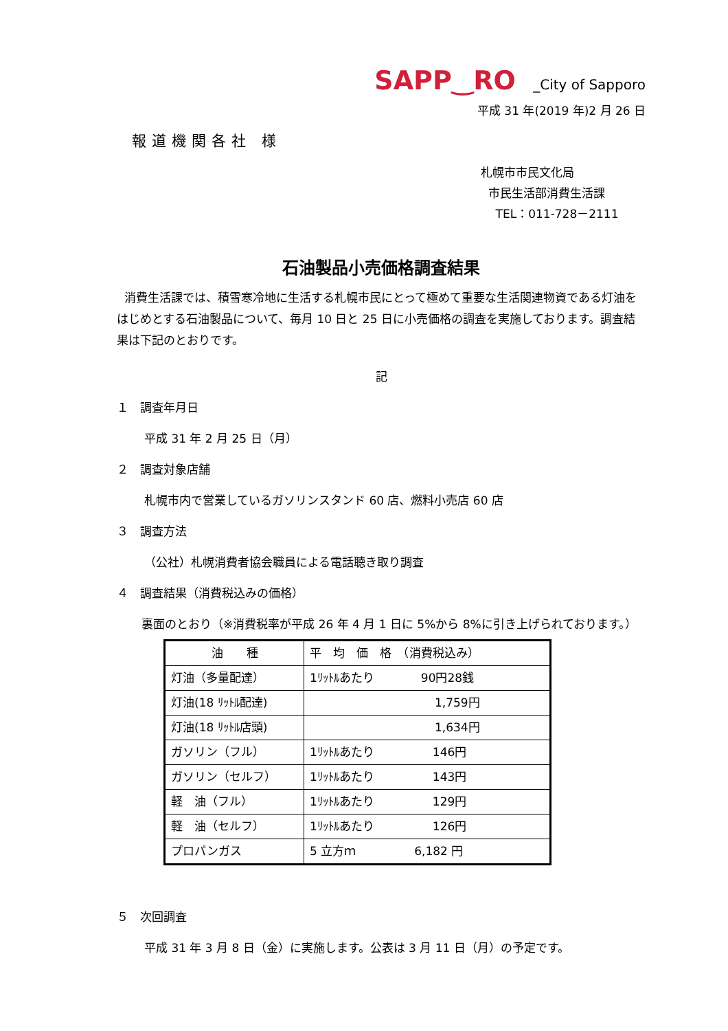SAPP‿RO _City of Sapporo
平成 31 年(2019 年)2 月 26 日
報道機関各社 様
札幌市市民文化局
市民生活部消費生活課
TEL：011-728－2111
石油製品小売価格調査結果
消費生活課では、積雪寒冷地に生活する札幌市民にとって極めて重要な生活関連物資である灯油をはじめとする石油製品について、毎月 10 日と 25 日に小売価格の調査を実施しております。調査結果は下記のとおりです。
記
１　調査年月日
平成 31 年 2 月 25 日（月）
２　調査対象店舗
札幌市内で営業しているガソリンスタンド 60 店、燃料小売店 60 店
３　調査方法
（公社）札幌消費者協会職員による電話聴き取り調査
４　調査結果（消費税込みの価格）
裏面のとおり（※消費税率が平成 26 年 4 月 1 日に 5%から 8%に引き上げられております。）
| 油 種 | 平 均 価 格 （消費税込み） |
| --- | --- |
| 灯油（多量配達） | 1ﾘｯﾄﾙあたり 90円28銭 |
| 灯油(18 ﾘｯﾄﾙ配達) | 1,759円 |
| 灯油(18 ﾘｯﾄﾙ店頭) | 1,634円 |
| ガソリン（フル） | 1ﾘｯﾄﾙあたり 146円 |
| ガソリン（セルフ） | 1ﾘｯﾄﾙあたり 143円 |
| 軽 油（フル） | 1ﾘｯﾄﾙあたり 129円 |
| 軽 油（セルフ） | 1ﾘｯﾄﾙあたり 126円 |
| プロパンガス | 5 立方ｍ 6,182 円 |
５　次回調査
平成 31 年 3 月 8 日（金）に実施します。公表は 3 月 11 日（月）の予定です。